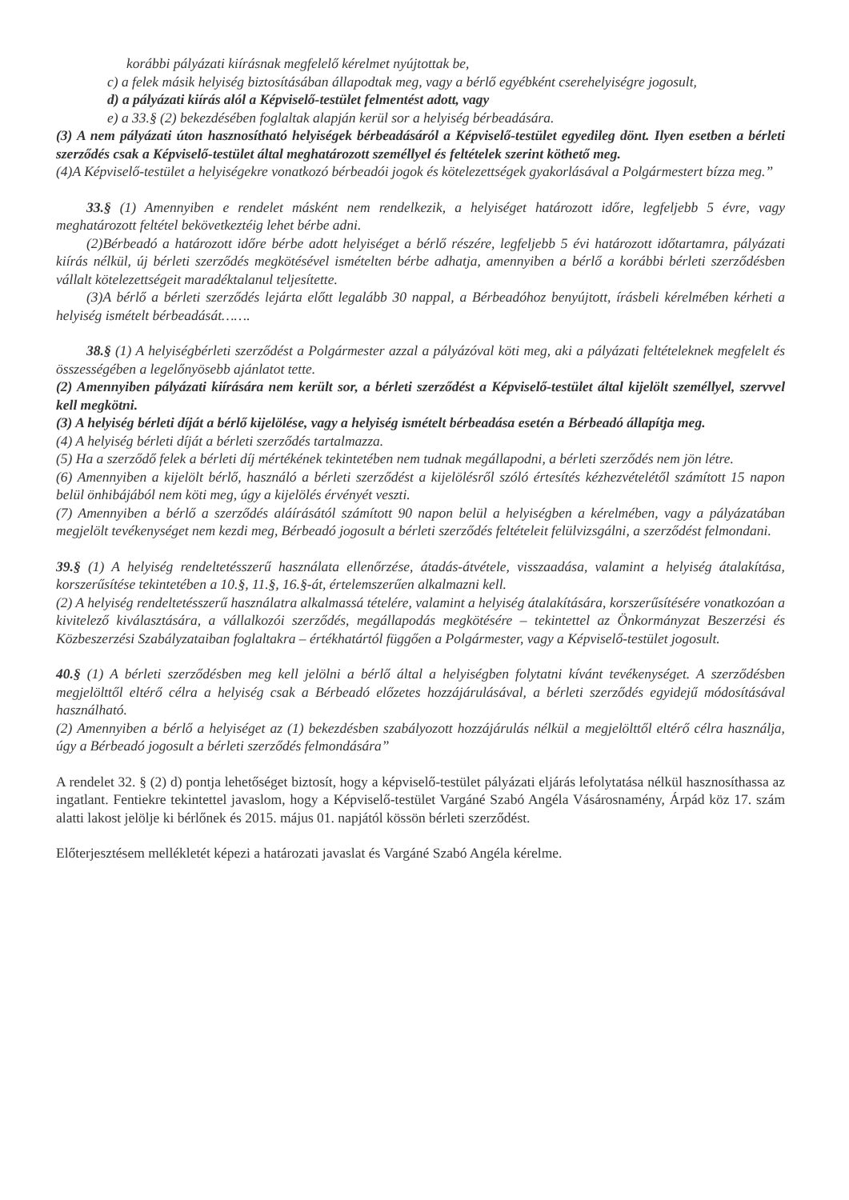korábbi pályázati kiírásnak megfelelő kérelmet nyújtottak be,
c) a felek másik helyiség biztosításában állapodtak meg, vagy a bérlő egyébként cserehelyiségre jogosult,
d) a pályázati kiírás alól a Képviselő-testület felmentést adott, vagy
e) a 33.§ (2) bekezdésében foglaltak alapján kerül sor a helyiség bérbeadására.
(3) A nem pályázati úton hasznosítható helyiségek bérbeadásáról a Képviselő-testület egyedileg dönt. Ilyen esetben a bérleti szerződés csak a Képviselő-testület által meghatározott személlyel és feltételek szerint köthető meg.
(4)A Képviselő-testület a helyiségekre vonatkozó bérbeadói jogok és kötelezettségek gyakorlásával a Polgármestert bízza meg.”
33.§ (1) Amennyiben e rendelet másként nem rendelkezik, a helyiséget határozott időre, legfeljebb 5 évre, vagy meghatározott feltétel bekövetkeztéig lehet bérbe adni.
(2)Bérbeadó a határozott időre bérbe adott helyiséget a bérlő részére, legfeljebb 5 évi határozott időtartamra, pályázati kiírás nélkül, új bérleti szerződés megkötésével ismételten bérbe adhatja, amennyiben a bérlő a korábbi bérleti szerződésben vállalt kötelezettségeit maradéktalanul teljesítette.
(3)A bérlő a bérleti szerződés lejárta előtt legalább 30 nappal, a Bérbeadóhoz benyújtott, írásbeli kérelmében kérheti a helyiség ismételt bérbeadását…….
38.§ (1) A helyiségbérleti szerződést a Polgármester azzal a pályázóval köti meg, aki a pályázati feltételeknek megfelelt és összességében a legelőnyösebb ajánlatot tette.
(2) Amennyiben pályázati kiírására nem került sor, a bérleti szerződést a Képviselő-testület által kijelölt személlyel, szervvel kell megkötni.
(3) A helyiség bérleti díját a bérlő kijelölése, vagy a helyiség ismételt bérbeadása esetén a Bérbeadó állapítja meg.
(4) A helyiség bérleti díját a bérleti szerződés tartalmazza.
(5) Ha a szerződő felek a bérleti díj mértékének tekintetében nem tudnak megállapodni, a bérleti szerződés nem jön létre.
(6) Amennyiben a kijelölt bérlő, használó a bérleti szerződést a kijelölésről szóló értesítés kézhezvételétől számított 15 napon belül önhibájából nem köti meg, úgy a kijelölés érvényét veszti.
(7) Amennyiben a bérlő a szerződés aláírásától számított 90 napon belül a helyiségben a kérelmében, vagy a pályázatában megjelölt tevékenységet nem kezdi meg, Bérbeadó jogosult a bérleti szerződés feltételeit felülvizsgálni, a szerződést felmondani.
39.§ (1) A helyiség rendeltetésszerű használata ellenőrzése, átadás-átvétele, visszaadása, valamint a helyiség átalakítása, korszerűsítése tekintetében a 10.§, 11.§, 16.§-át, értelemszerűen alkalmazni kell.
(2) A helyiség rendeltetésszerű használatra alkalmassá tételére, valamint a helyiség átalakítására, korszerűsítésére vonatkozóan a kivitelező kiválasztására, a vállalkozói szerződés, megállapodás megkötésére – tekintettel az Önkormányzat Beszerzési és Közbeszerzési Szabályzataiban foglaltakra – értékhatártól függően a Polgármester, vagy a Képviselő-testület jogosult.
40.§ (1) A bérleti szerződésben meg kell jelölni a bérlő által a helyiségben folytatni kívánt tevékenységet. A szerződésben megjelölttől eltérő célra a helyiség csak a Bérbeadó előzetes hozzájárulásával, a bérleti szerződés egyidejű módosításával használható.
(2) Amennyiben a bérlő a helyiséget az (1) bekezdésben szabályozott hozzájárulás nélkül a megjelölttől eltérő célra használja, úgy a Bérbeadó jogosult a bérleti szerződés felmondására”
A rendelet 32. § (2) d) pontja lehetőséget biztosít, hogy a képviselő-testület pályázati eljárás lefolytatása nélkül hasznosíthassa az ingatlant. Fentiekre tekintettel javaslom, hogy a Képviselő-testület Vargáné Szabó Angéla Vásárosnamény, Árpád köz 17. szám alatti lakost jelölje ki bérlőnek és 2015. május 01. napjától kössön bérleti szerződést.
Előterjesztésem mellékletét képezi a határozati javaslat és Vargáné Szabó Angéla kérelme.